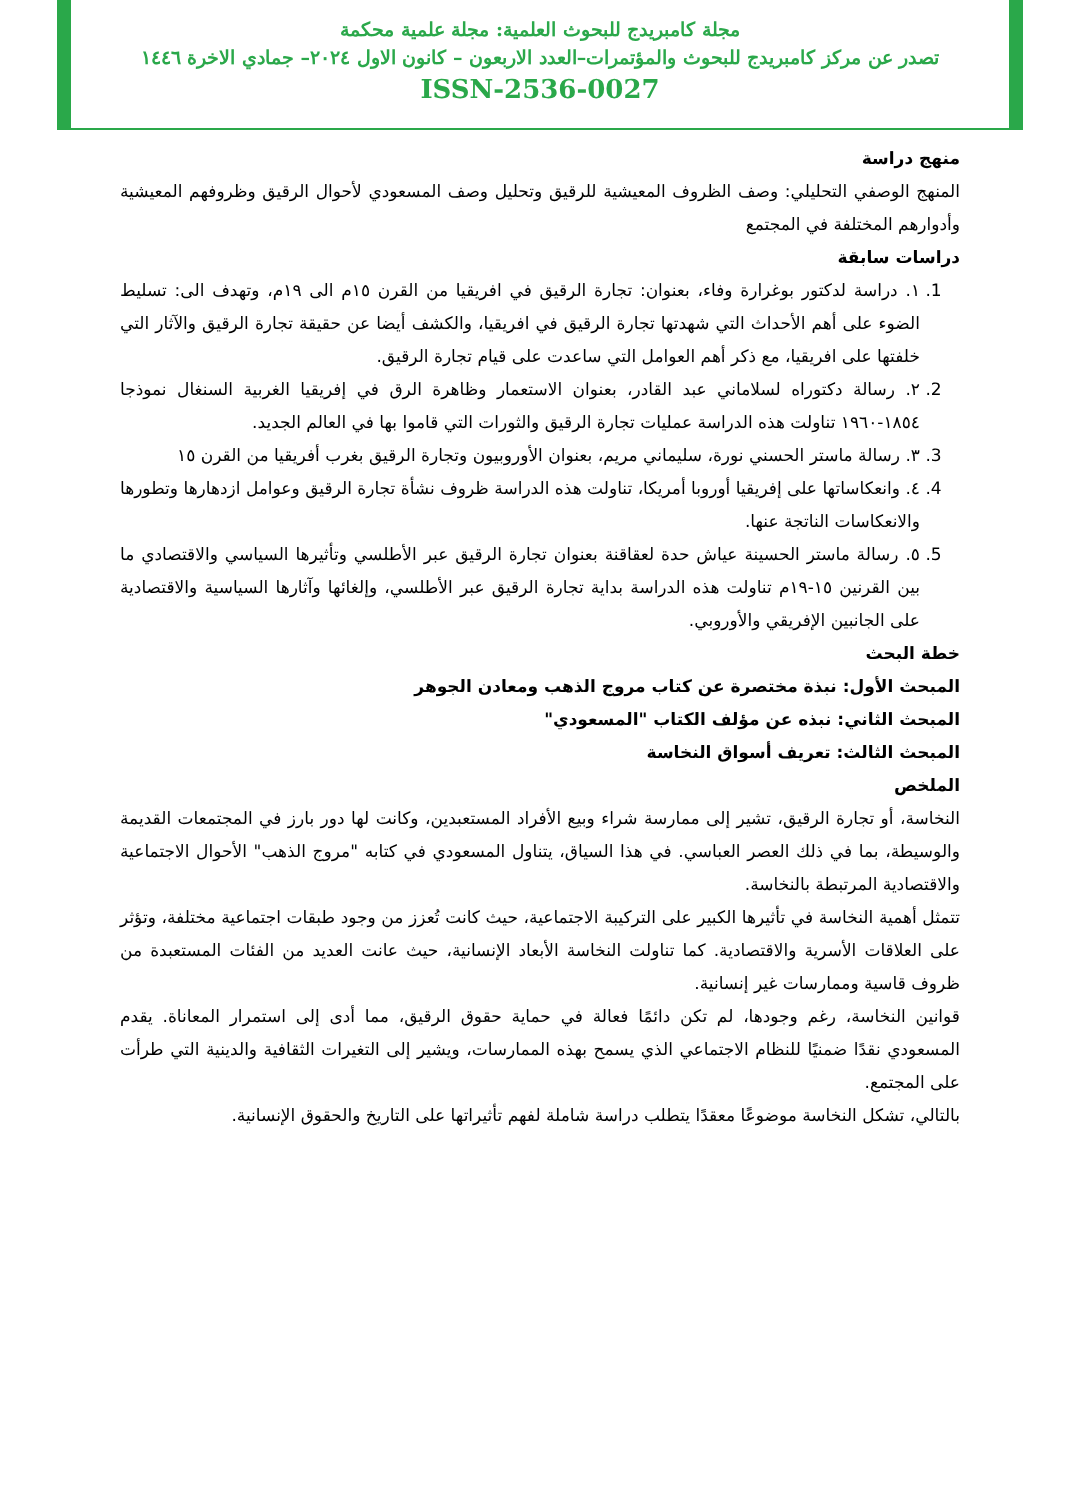مجلة كامبريدج للبحوث العلمية: مجلة علمية محكمة
تصدر عن مركز كامبريدج للبحوث والمؤتمرات–العدد الاربعون – كانون الاول ٢٠٢٤– جمادي الاخرة ١٤٤٦
ISSN-2536-0027
منهج دراسة
المنهج الوصفي التحليلي: وصف الظروف المعيشية للرقيق وتحليل وصف المسعودي لأحوال الرقيق وظروفهم المعيشية وأدوارهم المختلفة في المجتمع
دراسات سابقة
1. ١. دراسة لدكتور بوغرارة وفاء، بعنوان: تجارة الرقيق في افريقيا من القرن ١٥م الى ١٩م، وتهدف الى: تسليط الضوء على أهم الأحداث التي شهدتها تجارة الرقيق في افريقيا، والكشف أيضا عن حقيقة تجارة الرقيق والآثار التي خلفتها على افريقيا، مع ذكر أهم العوامل التي ساعدت على قيام تجارة الرقيق.
2. ٢. رسالة دكتوراه لسلاماني عبد القادر، بعنوان الاستعمار وظاهرة الرق في إفريقيا الغربية السنغال نموذجا ١٨٥٤-١٩٦٠ تناولت هذه الدراسة عمليات تجارة الرقيق والثورات التي قاموا بها في العالم الجديد.
3. ٣. رسالة ماستر الحسني نورة، سليماني مريم، بعنوان الأوروبيون وتجارة الرقيق بغرب أفريقيا من القرن ١٥
4. ٤. وانعكاساتها على إفريقيا أوروبا أمريكا، تناولت هذه الدراسة ظروف نشأة تجارة الرقيق وعوامل ازدهارها وتطورها والانعكاسات الناتجة عنها.
5. ٥. رسالة ماستر الحسينة عياش حدة لعقاقنة بعنوان تجارة الرقيق عبر الأطلسي وتأثيرها السياسي والاقتصادي ما بين القرنين ١٥-١٩م تناولت هذه الدراسة بداية تجارة الرقيق عبر الأطلسي، وإلغائها وآثارها السياسية والاقتصادية على الجانبين الإفريقي والأوروبي.
خطة البحث
المبحث الأول: نبذة مختصرة عن كتاب مروج الذهب ومعادن الجوهر
المبحث الثاني: نبذه عن مؤلف الكتاب "المسعودي"
المبحث الثالث: تعريف أسواق النخاسة
الملخص
النخاسة، أو تجارة الرقيق، تشير إلى ممارسة شراء وبيع الأفراد المستعبدين، وكانت لها دور بارز في المجتمعات القديمة والوسيطة، بما في ذلك العصر العباسي. في هذا السياق، يتناول المسعودي في كتابه "مروج الذهب" الأحوال الاجتماعية والاقتصادية المرتبطة بالنخاسة.
تتمثل أهمية النخاسة في تأثيرها الكبير على التركيبة الاجتماعية، حيث كانت تُعزز من وجود طبقات اجتماعية مختلفة، وتؤثر على العلاقات الأسرية والاقتصادية. كما تناولت النخاسة الأبعاد الإنسانية، حيث عانت العديد من الفئات المستعبدة من ظروف قاسية وممارسات غير إنسانية.
قوانين النخاسة، رغم وجودها، لم تكن دائمًا فعالة في حماية حقوق الرقيق، مما أدى إلى استمرار المعاناة. يقدم المسعودي نقدًا ضمنيًا للنظام الاجتماعي الذي يسمح بهذه الممارسات، ويشير إلى التغيرات الثقافية والدينية التي طرأت على المجتمع.
بالتالي، تشكل النخاسة موضوعًا معقدًا يتطلب دراسة شاملة لفهم تأثيراتها على التاريخ والحقوق الإنسانية.